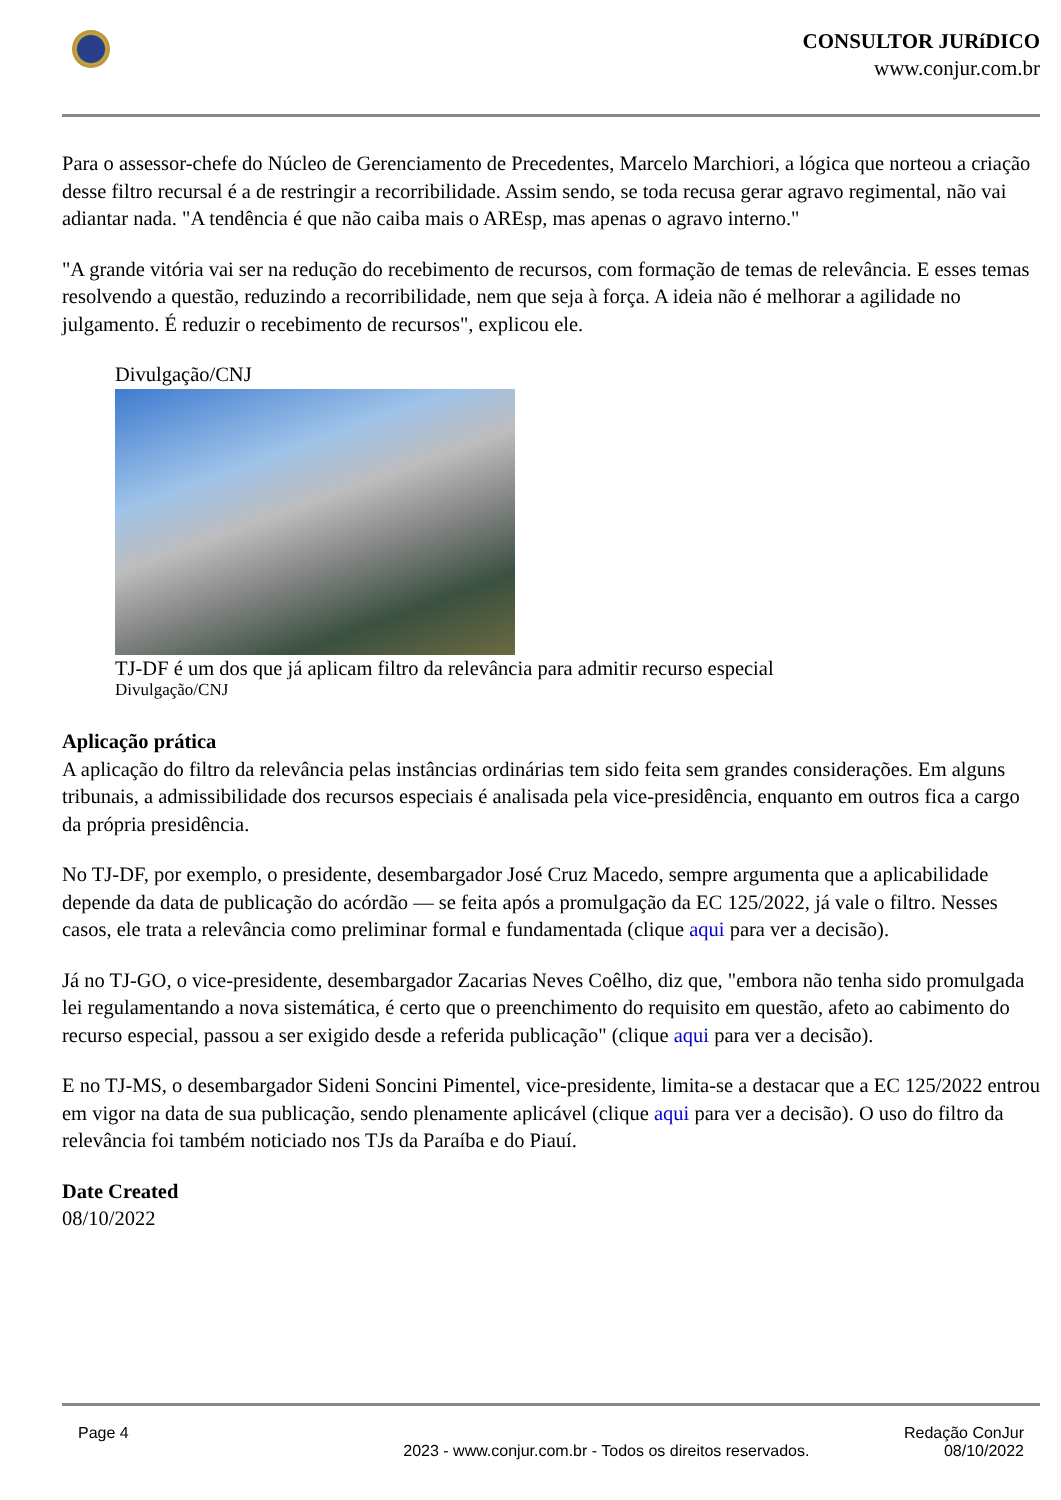CONSULTOR JURíDICO
www.conjur.com.br
Para o assessor-chefe do Núcleo de Gerenciamento de Precedentes, Marcelo Marchiori, a lógica que norteou a criação desse filtro recursal é a de restringir a recorribilidade. Assim sendo, se toda recusa gerar agravo regimental, não vai adiantar nada. "A tendência é que não caiba mais o AREsp, mas apenas o agravo interno."
"A grande vitória vai ser na redução do recebimento de recursos, com formação de temas de relevância. E esses temas resolvendo a questão, reduzindo a recorribilidade, nem que seja à força. A ideia não é melhorar a agilidade no julgamento. É reduzir o recebimento de recursos", explicou ele.
Divulgação/CNJ
TJ-DF é um dos que já aplicam filtro da relevância para admitir recurso especial
Divulgação/CNJ
Aplicação prática
A aplicação do filtro da relevância pelas instâncias ordinárias tem sido feita sem grandes considerações. Em alguns tribunais, a admissibilidade dos recursos especiais é analisada pela vice-presidência, enquanto em outros fica a cargo da própria presidência.
No TJ-DF, por exemplo, o presidente, desembargador José Cruz Macedo, sempre argumenta que a aplicabilidade depende da data de publicação do acórdão — se feita após a promulgação da EC 125/2022, já vale o filtro. Nesses casos, ele trata a relevância como preliminar formal e fundamentada (clique aqui para ver a decisão).
Já no TJ-GO, o vice-presidente, desembargador Zacarias Neves Coêlho, diz que, "embora não tenha sido promulgada lei regulamentando a nova sistemática, é certo que o preenchimento do requisito em questão, afeto ao cabimento do recurso especial, passou a ser exigido desde a referida publicação" (clique aqui para ver a decisão).
E no TJ-MS, o desembargador Sideni Soncini Pimentel, vice-presidente, limita-se a destacar que a EC 125/2022 entrou em vigor na data de sua publicação, sendo plenamente aplicável (clique aqui para ver a decisão). O uso do filtro da relevância foi também noticiado nos TJs da Paraíba e do Piauí.
Date Created
08/10/2022
Page 4 2023 - www.conjur.com.br - Todos os direitos reservados.
Redação ConJur
08/10/2022